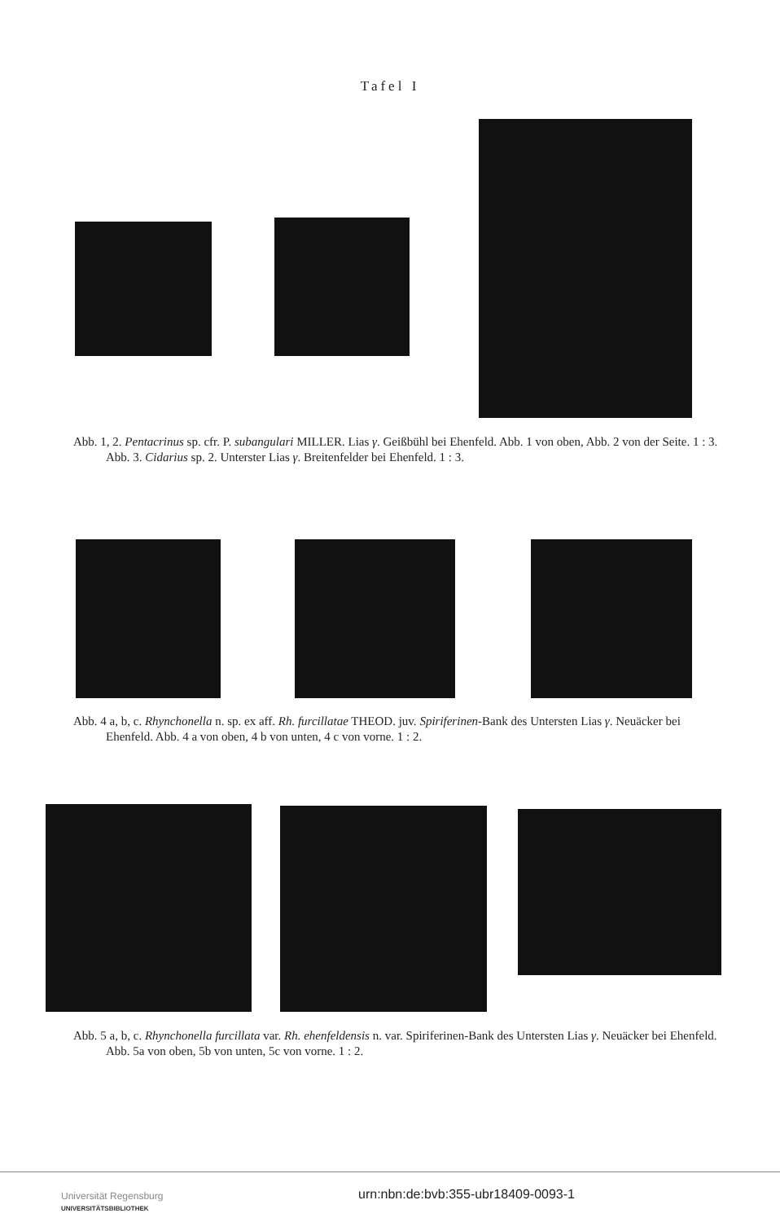Tafel I
Abb. 1, 2. Pentacrinus sp. cfr. P. subangulari MILLER. Lias γ. Geißbühl bei Ehenfeld. Abb. 1 von oben, Abb. 2 von der Seite. 1 : 3.
Abb. 3. Cidarius sp. 2. Unterster Lias γ. Breitenfelder bei Ehenfeld. 1 : 3.
Abb. 4 a, b, c. Rhynchonella n. sp. ex aff. Rh. furcillatae THEOD. juv. Spiriferinen-Bank des Untersten Lias γ. Neuäcker bei Ehenfeld. Abb. 4 a von oben, 4 b von unten, 4 c von vorne. 1 : 2.
Abb. 5 a, b, c. Rhynchonella furcillata var. Rh. ehenfeldensis n. var. Spiriferinen-Bank des Untersten Lias γ. Neuäcker bei Ehenfeld. Abb. 5a von oben, 5b von unten, 5c von vorne. 1 : 2.
Universität Regensburg
UNIVERSITÄTSBIBLIOTHEK
urn:nbn:de:bvb:355-ubr18409-0093-1